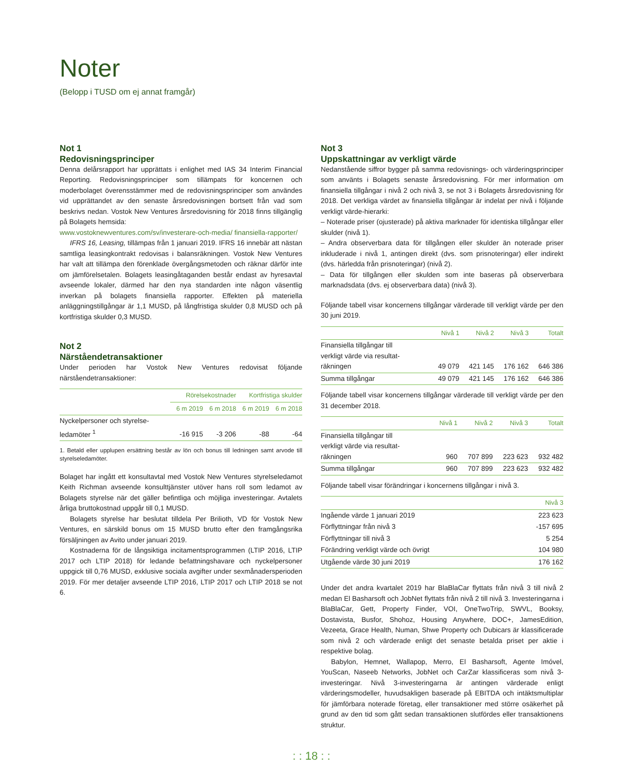Noter
(Belopp i TUSD om ej annat framgår)
Not 1
Redovisningsprinciper
Denna delårsrapport har upprättats i enlighet med IAS 34 Interim Financial Reporting. Redovisningsprinciper som tillämpats för koncernen och moderbolaget överensstämmer med de redovisningsprinciper som användes vid upprättandet av den senaste årsredovisningen bortsett från vad som beskrivs nedan. Vostok New Ventures årsredovisning för 2018 finns tillgänglig på Bolagets hemsida:
www.vostoknewventures.com/sv/investerare-och-media/ finansiella-rapporter/
IFRS 16, Leasing, tillämpas från 1 januari 2019. IFRS 16 innebär att nästan samtliga leasingkontrakt redovisas i balansräkningen. Vostok New Ventures har valt att tillämpa den förenklade övergångsmetoden och räknar därför inte om jämförelsetalen. Bolagets leasingåtaganden består endast av hyresavtal avseende lokaler, därmed har den nya standarden inte någon väsentlig inverkan på bolagets finansiella rapporter. Effekten på materiella anläggningstillgångar är 1,1 MUSD, på långfristiga skulder 0,8 MUSD och på kortfristiga skulder 0,3 MUSD.
Not 2
Närståendetransaktioner
Under perioden har Vostok New Ventures redovisat följande närståendetransaktioner:
| | Rörelsekostnader | | Kortfristiga skulder | |
| --- | --- | --- | --- | --- |
| | 6 m 2019 | 6 m 2018 | 6 m 2019 | 6 m 2018 |
| Nyckelpersoner och styrelse- ledamöter <sup>1</sup> | -16 915 | -3 206 | -88 | -64 |
1. Betald eller upplupen ersättning består av lön och bonus till ledningen samt arvode till styrelseledamöter.
Bolaget har ingått ett konsultavtal med Vostok New Ventures styrelseledamot Keith Richman avseende konsulttjänster utöver hans roll som ledamot av Bolagets styrelse när det gäller befintliga och möjliga investeringar. Avtalets årliga bruttokostnad uppgår till 0,1 MUSD.
Bolagets styrelse har beslutat tilldela Per Brilioth, VD för Vostok New Ventures, en särskild bonus om 15 MUSD brutto efter den framgångsrika försäljningen av Avito under januari 2019.
Kostnaderna för de långsiktiga incitamentsprogrammen (LTIP 2016, LTIP 2017 och LTIP 2018) för ledande befattningshavare och nyckelpersoner uppgick till 0,76 MUSD, exklusive sociala avgifter under sexmånadersperioden 2019. För mer detaljer avseende LTIP 2016, LTIP 2017 och LTIP 2018 se not 6.
Not 3
Uppskattningar av verkligt värde
Nedanstående siffror bygger på samma redovisnings- och värderingsprinciper som använts i Bolagets senaste årsredovisning. För mer information om finansiella tillgångar i nivå 2 och nivå 3, se not 3 i Bolagets årsredovisning för 2018. Det verkliga värdet av finansiella tillgångar är indelat per nivå i följande verkligt värde-hierarki:
– Noterade priser (ojusterade) på aktiva marknader för identiska tillgångar eller skulder (nivå 1).
– Andra observerbara data för tillgången eller skulder än noterade priser inkluderade i nivå 1, antingen direkt (dvs. som prisnoteringar) eller indirekt (dvs. härledda från prisnoteringar) (nivå 2).
– Data för tillgången eller skulden som inte baseras på observerbara marknadsdata (dvs. ej observerbara data) (nivå 3).
Följande tabell visar koncernens tillgångar värderade till verkligt värde per den 30 juni 2019.
| | Nivå 1 | Nivå 2 | Nivå 3 | Totalt |
| --- | --- | --- | --- | --- |
| Finansiella tillgångar till verkligt värde via resultat- räkningen | 49 079 | 421 145 | 176 162 | 646 386 |
| Summa tillgångar | 49 079 | 421 145 | 176 162 | 646 386 |
Följande tabell visar koncernens tillgångar värderade till verkligt värde per den 31 december 2018.
| | Nivå 1 | Nivå 2 | Nivå 3 | Totalt |
| --- | --- | --- | --- | --- |
| Finansiella tillgångar till verkligt värde via resultat- räkningen | 960 | 707 899 | 223 623 | 932 482 |
| Summa tillgångar | 960 | 707 899 | 223 623 | 932 482 |
Följande tabell visar förändringar i koncernens tillgångar i nivå 3.
| | Nivå 3 |
| --- | --- |
| Ingående värde 1 januari 2019 | 223 623 |
| Förflyttningar från nivå 3 | -157 695 |
| Förflyttningar till nivå 3 | 5 254 |
| Förändring verkligt värde och övrigt | 104 980 |
| Utgående värde 30 juni 2019 | 176 162 |
Under det andra kvartalet 2019 har BlaBlaCar flyttats från nivå 3 till nivå 2 medan El Basharsoft och JobNet flyttats från nivå 2 till nivå 3. Investeringarna i BlaBlaCar, Gett, Property Finder, VOI, OneTwoTrip, SWVL, Booksy, Dostavista, Busfor, Shohoz, Housing Anywhere, DOC+, JamesEdition, Vezeeta, Grace Health, Numan, Shwe Property och Dubicars är klassificerade som nivå 2 och värderade enligt det senaste betalda priset per aktie i respektive bolag.
Babylon, Hemnet, Wallapop, Merro, El Basharsoft, Agente Imóvel, YouScan, Naseeb Networks, JobNet och CarZar klassificeras som nivå 3-investeringar. Nivå 3-investeringarna är antingen värderade enligt värderingsmodeller, huvudsakligen baserade på EBITDA och intäktsmultiplar för jämförbara noterade företag, eller transaktioner med större osäkerhet på grund av den tid som gått sedan transaktionen slutfördes eller transaktionens struktur.
: : 18 : :